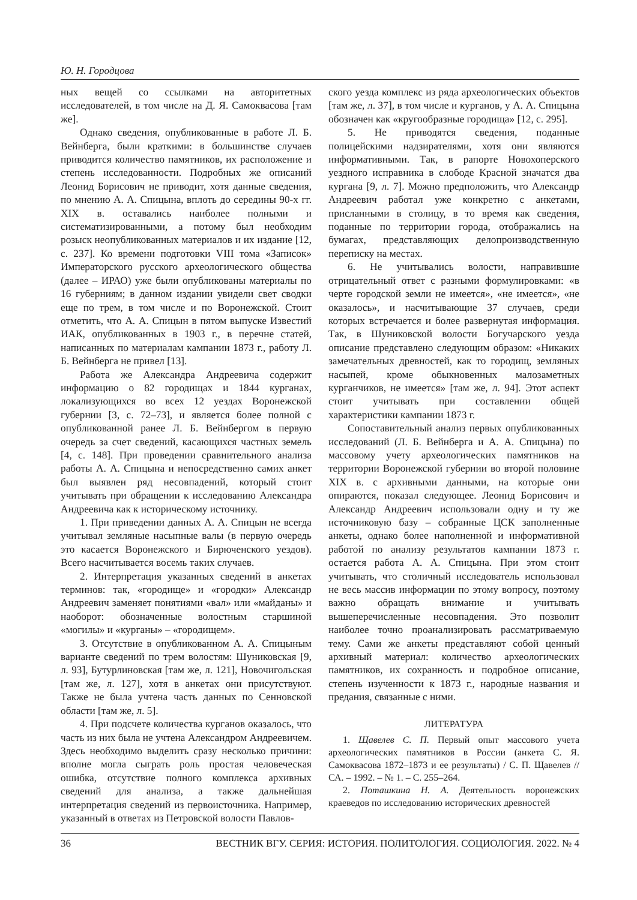Ю. Н. Городцова
ных вещей со ссылками на авторитетных исследователей, в том числе на Д. Я. Самоквасова [там же].
Однако сведения, опубликованные в работе Л. Б. Вейнберга, были краткими: в большинстве случаев приводится количество памятников, их расположение и степень исследованности. Подробных же описаний Леонид Борисович не приводит, хотя данные сведения, по мнению А. А. Спицына, вплоть до середины 90-х гг. XIX в. оставались наиболее полными и систематизированными, а потому был необходим розыск неопубликованных материалов и их издание [12, с. 237]. Ко времени подготовки VIII тома «Записок» Императорского русского археологического общества (далее – ИРАО) уже были опубликованы материалы по 16 губерниям; в данном издании увидели свет сводки еще по трем, в том числе и по Воронежской. Стоит отметить, что А. А. Спицын в пятом выпуске Известий ИАК, опубликованных в 1903 г., в перечне статей, написанных по материалам кампании 1873 г., работу Л. Б. Вейнберга не привел [13].
Работа же Александра Андреевича содержит информацию о 82 городищах и 1844 курганах, локализующихся во всех 12 уездах Воронежской губернии [3, с. 72–73], и является более полной с опубликованной ранее Л. Б. Вейнбергом в первую очередь за счет сведений, касающихся частных земель [4, с. 148]. При проведении сравнительного анализа работы А. А. Спицына и непосредственно самих анкет был выявлен ряд несовпадений, который стоит учитывать при обращении к исследованию Александра Андреевича как к историческому источнику.
1. При приведении данных А. А. Спицын не всегда учитывал земляные насыпные валы (в первую очередь это касается Воронежского и Бирюченского уездов). Всего насчитывается восемь таких случаев.
2. Интерпретация указанных сведений в анкетах терминов: так, «городище» и «городки» Александр Андреевич заменяет понятиями «вал» или «майданы» и наоборот: обозначенные волостным старшиной «могилы» и «курганы» – «городищем».
3. Отсутствие в опубликованном А. А. Спицыным варианте сведений по трем волостям: Шуниковская [9, л. 93], Бутурлиновская [там же, л. 121], Новочигольская [там же, л. 127], хотя в анкетах они присутствуют. Также не была учтена часть данных по Сенновской области [там же, л. 5].
4. При подсчете количества курганов оказалось, что часть из них была не учтена Александром Андреевичем. Здесь необходимо выделить сразу несколько причини: вполне могла сыграть роль простая человеческая ошибка, отсутствие полного комплекса архивных сведений для анализа, а также дальнейшая интерпретация сведений из первоисточника. Например, указанный в ответах из Петровской волости Павлов-
ского уезда комплекс из ряда археологических объектов [там же, л. 37], в том числе и курганов, у А. А. Спицына обозначен как «кругообразные городища» [12, с. 295].
5. Не приводятся сведения, поданные полицейскими надзирателями, хотя они являются информативными. Так, в рапорте Новохоперского уездного исправника в слободе Красной значатся два кургана [9, л. 7]. Можно предположить, что Александр Андреевич работал уже конкретно с анкетами, присланными в столицу, в то время как сведения, поданные по территории города, отображались на бумагах, представляющих делопроизводственную переписку на местах.
6. Не учитывались волости, направившие отрицательный ответ с разными формулировками: «в черте городской земли не имеется», «не имеется», «не оказалось», и насчитывающие 37 случаев, среди которых встречается и более развернутая информация. Так, в Шуниковской волости Богучарского уезда описание представлено следующим образом: «Никаких замечательных древностей, как то городищ, земляных насыпей, кроме обыкновенных малозаметных курганчиков, не имеется» [там же, л. 94]. Этот аспект стоит учитывать при составлении общей характеристики кампании 1873 г.
Сопоставительный анализ первых опубликованных исследований (Л. Б. Вейнберга и А. А. Спицына) по массовому учету археологических памятников на территории Воронежской губернии во второй половине XIX в. с архивными данными, на которые они опираются, показал следующее. Леонид Борисович и Александр Андреевич использовали одну и ту же источниковую базу – собранные ЦСК заполненные анкеты, однако более наполненной и информативной работой по анализу результатов кампании 1873 г. остается работа А. А. Спицына. При этом стоит учитывать, что столичный исследователь использовал не весь массив информации по этому вопросу, поэтому важно обращать внимание и учитывать вышеперечисленные несовпадения. Это позволит наиболее точно проанализировать рассматриваемую тему. Сами же анкеты представляют собой ценный архивный материал: количество археологических памятников, их сохранность и подробное описание, степень изученности к 1873 г., народные названия и предания, связанные с ними.
ЛИТЕРАТУРА
1. Щавелев С. П. Первый опыт массового учета археологических памятников в России (анкета С. Я. Самоквасова 1872–1873 и ее результаты) / С. П. Щавелев // СА. – 1992. – № 1. – С. 255–264.
2. Поташкина Н. А. Деятельность воронежских краеведов по исследованию исторических древностей
36 ВЕСТНИК ВГУ. СЕРИЯ: ИСТОРИЯ. ПОЛИТОЛОГИЯ. СОЦИОЛОГИЯ. 2022. № 4